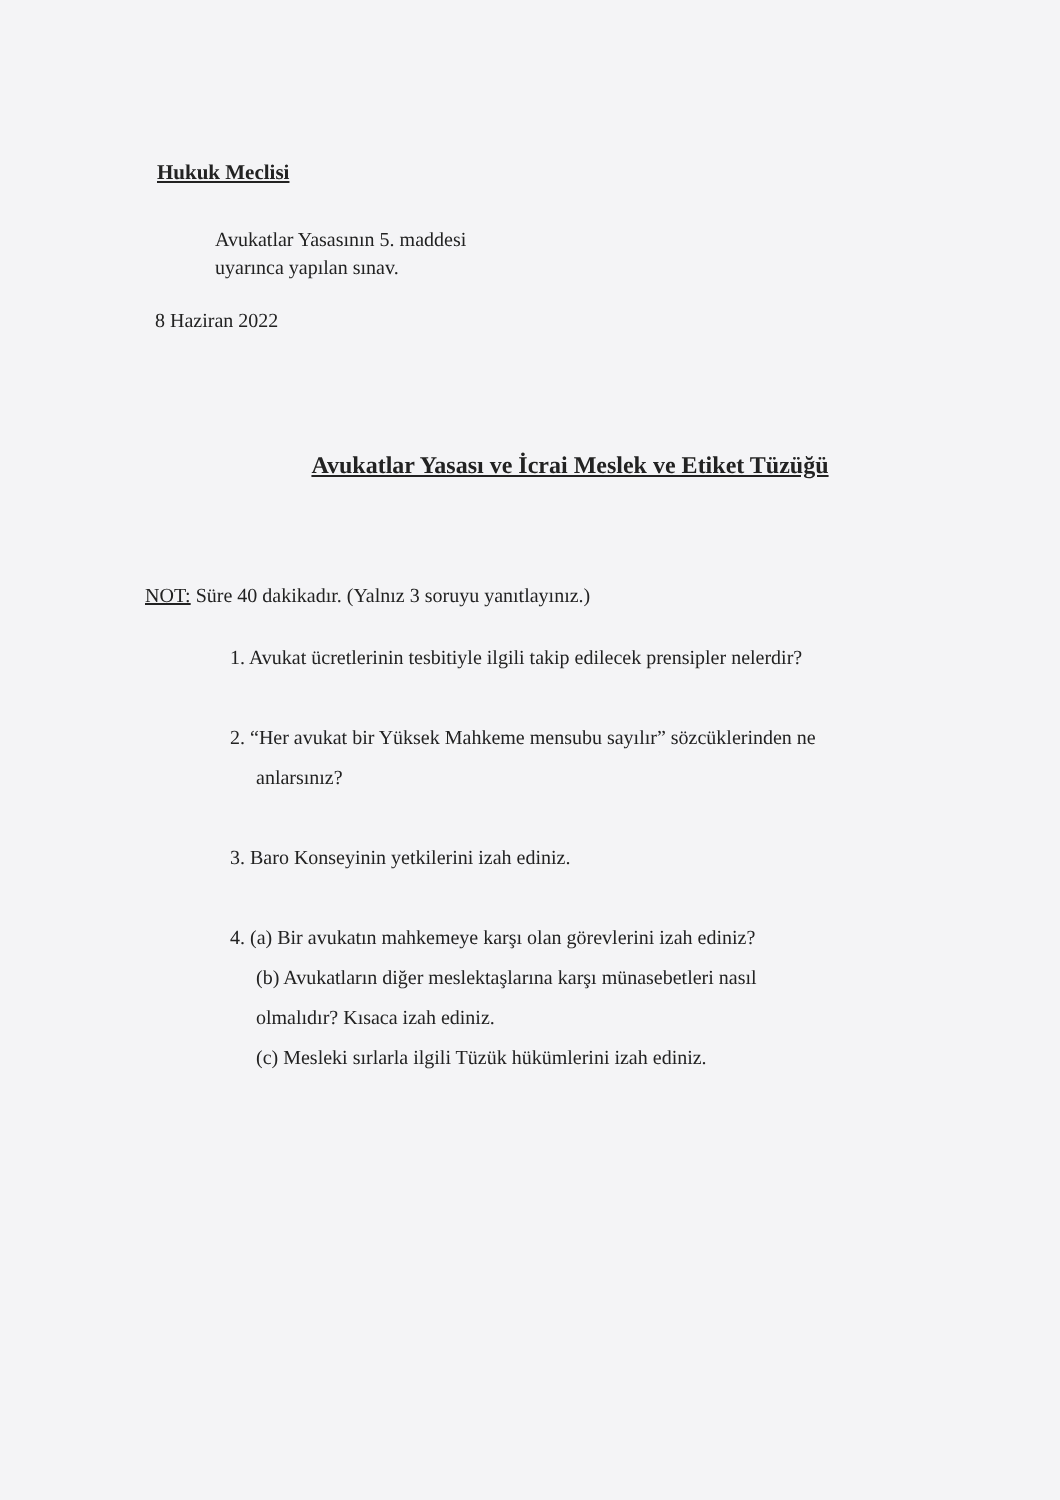Hukuk Meclisi
Avukatlar Yasasının 5. maddesi
uyarınca yapılan sınav.
8 Haziran 2022
Avukatlar Yasası ve İcrai Meslek ve Etiket Tüzüğü
NOT: Süre 40 dakikadır. (Yalnız 3 soruyu yanıtlayınız.)
1. Avukat ücretlerinin tesbitiyle ilgili takip edilecek prensipler nelerdir?
2. “Her avukat bir Yüksek Mahkeme mensubu sayılır” sözcüklerinden ne
anlarsınız?
3. Baro Konseyinin yetkilerini izah ediniz.
4. (a) Bir avukatın mahkemeye karşı olan görevlerini izah ediniz?
(b) Avukatların diğer meslektaşlarına karşı münasebetleri nasıl
olmalıdır? Kısaca izah ediniz.
(c) Mesleki sırlarla ilgili Tüzük hükümlerini izah ediniz.